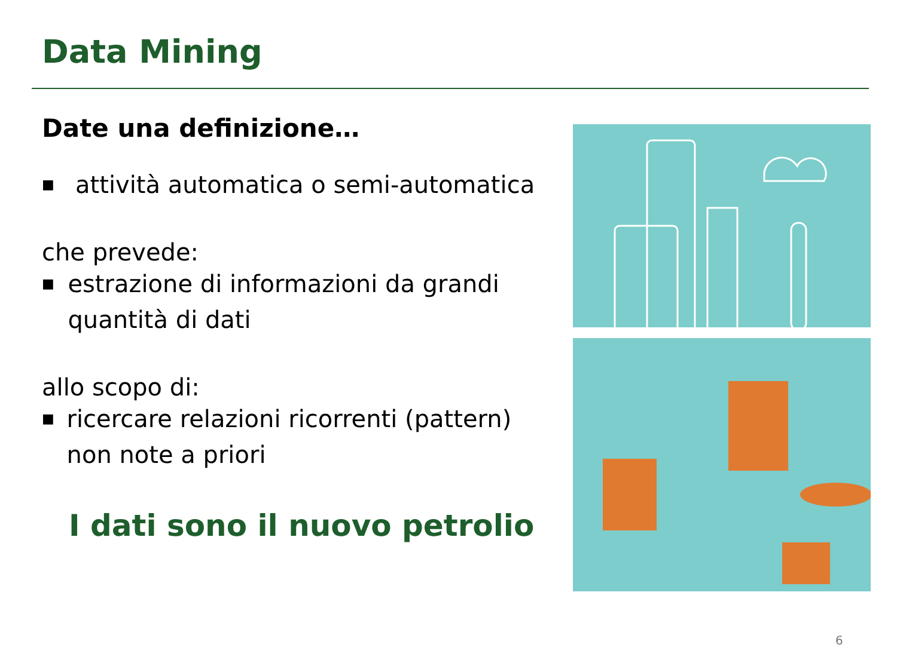Data Mining
Date una definizione…
■ attività automatica o semi-automatica
che prevede:
■ estrazione di informazioni da grandi quantità di dati
allo scopo di:
■ ricercare relazioni ricorrenti (pattern) non note a priori
I dati sono il nuovo petrolio
6